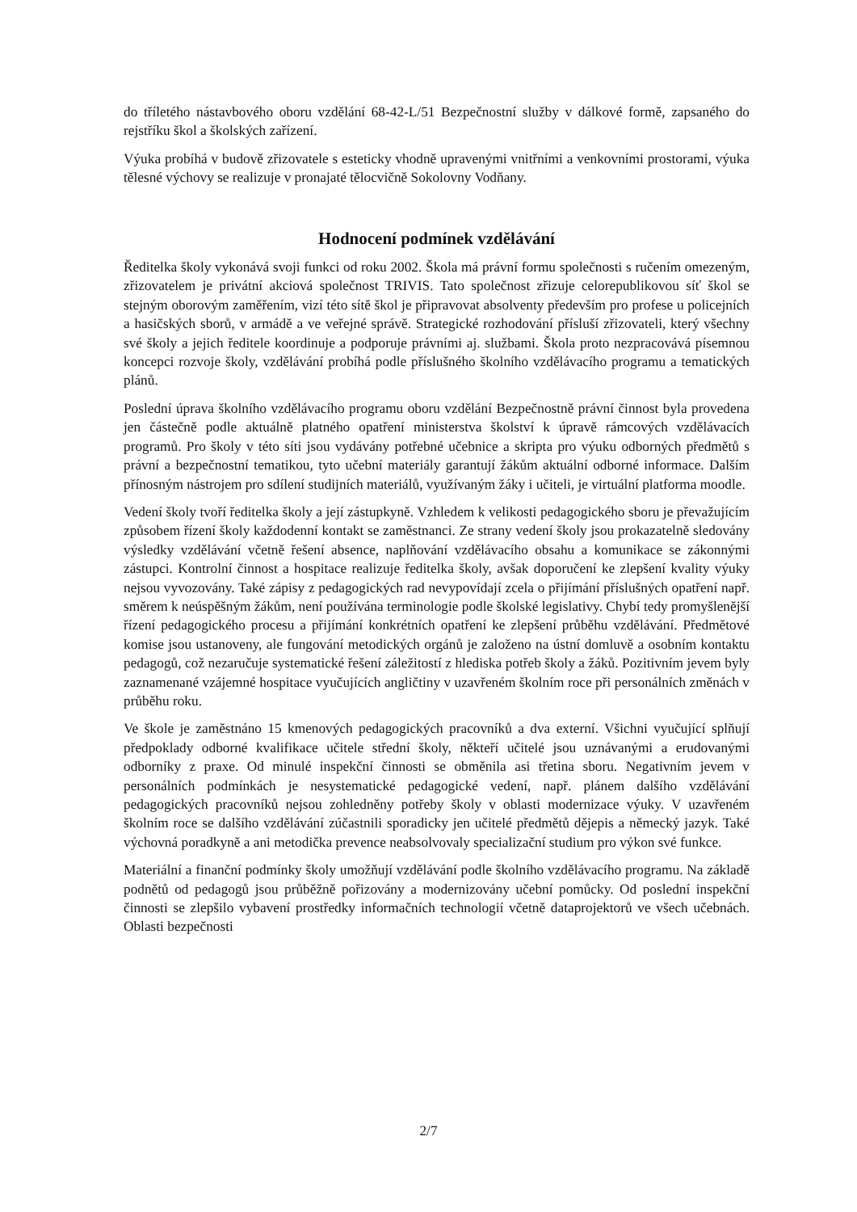do tříletého nástavbového oboru vzdělání 68-42-L/51 Bezpečnostní služby v dálkové formě, zapsaného do rejstříku škol a školských zařízení.
Výuka probíhá v budově zřizovatele s esteticky vhodně upravenými vnitřními a venkovními prostorami, výuka tělesné výchovy se realizuje v pronajaté tělocvičně Sokolovny Vodňany.
Hodnocení podmínek vzdělávání
Ředitelka školy vykonává svoji funkci od roku 2002. Škola má právní formu společnosti s ručením omezeným, zřizovatelem je privátní akciová společnost TRIVIS. Tato společnost zřizuje celorepublikovou síť škol se stejným oborovým zaměřením, vizí této sítě škol je připravovat absolventy především pro profese u policejních a hasičských sborů, v armádě a ve veřejné správě. Strategické rozhodování přísluší zřizovateli, který všechny své školy a jejich ředitele koordinuje a podporuje právními aj. službami. Škola proto nezpracovává písemnou koncepci rozvoje školy, vzdělávání probíhá podle příslušného školního vzdělávacího programu a tematických plánů.
Poslední úprava školního vzdělávacího programu oboru vzdělání Bezpečnostně právní činnost byla provedena jen částečně podle aktuálně platného opatření ministerstva školství k úpravě rámcových vzdělávacích programů. Pro školy v této síti jsou vydávány potřebné učebnice a skripta pro výuku odborných předmětů s právní a bezpečnostní tematikou, tyto učební materiály garantují žákům aktuální odborné informace. Dalším přínosným nástrojem pro sdílení studijních materiálů, využívaným žáky i učiteli, je virtuální platforma moodle.
Vedení školy tvoří ředitelka školy a její zástupkyně. Vzhledem k velikosti pedagogického sboru je převažujícím způsobem řízení školy každodenní kontakt se zaměstnanci. Ze strany vedení školy jsou prokazatelně sledovány výsledky vzdělávání včetně řešení absence, naplňování vzdělávacího obsahu a komunikace se zákonnými zástupci. Kontrolní činnost a hospitace realizuje ředitelka školy, avšak doporučení ke zlepšení kvality výuky nejsou vyvozovány. Také zápisy z pedagogických rad nevypovídají zcela o přijímání příslušných opatření např. směrem k neúspěšným žákům, není používána terminologie podle školské legislativy. Chybí tedy promyšlenější řízení pedagogického procesu a přijímání konkrétních opatření ke zlepšení průběhu vzdělávání. Předmětové komise jsou ustanoveny, ale fungování metodických orgánů je založeno na ústní domluvě a osobním kontaktu pedagogů, což nezaručuje systematické řešení záležitostí z hlediska potřeb školy a žáků. Pozitivním jevem byly zaznamenané vzájemné hospitace vyučujících angličtiny v uzavřeném školním roce při personálních změnách v průběhu roku.
Ve škole je zaměstnáno 15 kmenových pedagogických pracovníků a dva externí. Všichni vyučující splňují předpoklady odborné kvalifikace učitele střední školy, někteří učitelé jsou uznávanými a erudovanými odborníky z praxe. Od minulé inspekční činnosti se obměnila asi třetina sboru. Negativním jevem v personálních podmínkách je nesystematické pedagogické vedení, např. plánem dalšího vzdělávání pedagogických pracovníků nejsou zohledněny potřeby školy v oblasti modernizace výuky. V uzavřeném školním roce se dalšího vzdělávání zúčastnili sporadicky jen učitelé předmětů dějepis a německý jazyk. Také výchovná poradkyně a ani metodička prevence neabsolvovaly specializační studium pro výkon své funkce.
Materiální a finanční podmínky školy umožňují vzdělávání podle školního vzdělávacího programu. Na základě podnětů od pedagogů jsou průběžně pořizovány a modernizovány učební pomůcky. Od poslední inspekční činnosti se zlepšilo vybavení prostředky informačních technologií včetně dataprojektorů ve všech učebnách. Oblasti bezpečnosti
2/7